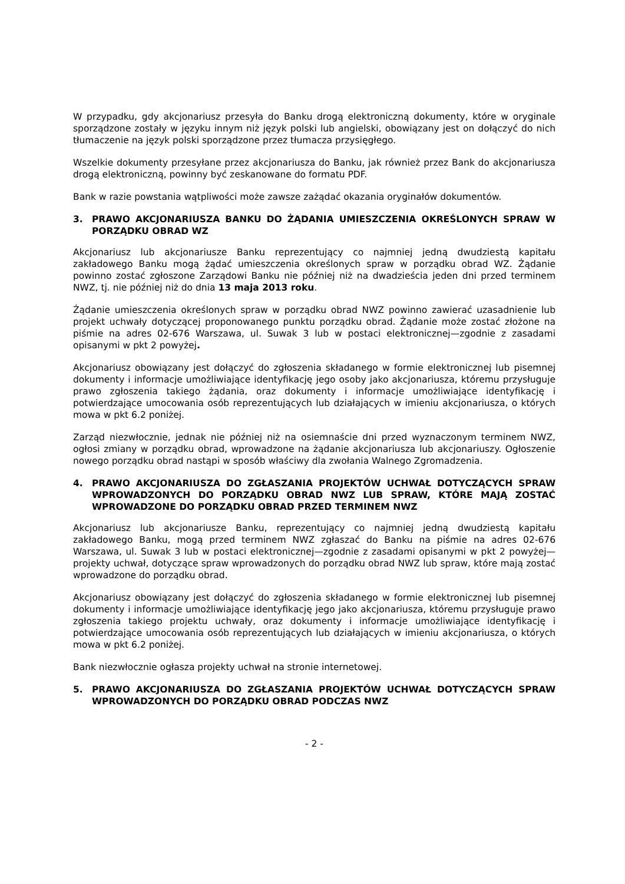W przypadku, gdy akcjonariusz przesyła do Banku drogą elektroniczną dokumenty, które w oryginale sporządzone zostały w języku innym niż język polski lub angielski, obowiązany jest on dołączyć do nich tłumaczenie na język polski sporządzone przez tłumacza przysięgłego.
Wszelkie dokumenty przesyłane przez akcjonariusza do Banku, jak również przez Bank do akcjonariusza drogą elektroniczną, powinny być zeskanowane do formatu PDF.
Bank w razie powstania wątpliwości może zawsze zażądać okazania oryginałów dokumentów.
3. PRAWO AKCJONARIUSZA BANKU DO ŻĄDANIA UMIESZCZENIA OKREŚLONYCH SPRAW W PORZĄDKU OBRAD WZ
Akcjonariusz lub akcjonariusze Banku reprezentujący co najmniej jedną dwudziestą kapitału zakładowego Banku mogą żądać umieszczenia określonych spraw w porządku obrad WZ. Żądanie powinno zostać zgłoszone Zarządowi Banku nie później niż na dwadzieścia jeden dni przed terminem NWZ, tj. nie później niż do dnia 13 maja 2013 roku.
Żądanie umieszczenia określonych spraw w porządku obrad NWZ powinno zawierać uzasadnienie lub projekt uchwały dotyczącej proponowanego punktu porządku obrad. Żądanie może zostać złożone na piśmie na adres 02-676 Warszawa, ul. Suwak 3 lub w postaci elektronicznej—zgodnie z zasadami opisanymi w pkt 2 powyżej.
Akcjonariusz obowiązany jest dołączyć do zgłoszenia składanego w formie elektronicznej lub pisemnej dokumenty i informacje umożliwiające identyfikację jego osoby jako akcjonariusza, któremu przysługuje prawo zgłoszenia takiego żądania, oraz dokumenty i informacje umożliwiające identyfikację i potwierdzające umocowania osób reprezentujących lub działających w imieniu akcjonariusza, o których mowa w pkt 6.2 poniżej.
Zarząd niezwłocznie, jednak nie później niż na osiemnaście dni przed wyznaczonym terminem NWZ, ogłosi zmiany w porządku obrad, wprowadzone na żądanie akcjonariusza lub akcjonariuszy. Ogłoszenie nowego porządku obrad nastąpi w sposób właściwy dla zwołania Walnego Zgromadzenia.
4. PRAWO AKCJONARIUSZA DO ZGŁASZANIA PROJEKTÓW UCHWAŁ DOTYCZĄCYCH SPRAW WPROWADZONYCH DO PORZĄDKU OBRAD NWZ LUB SPRAW, KTÓRE MAJĄ ZOSTAĆ WPROWADZONE DO PORZĄDKU OBRAD PRZED TERMINEM NWZ
Akcjonariusz lub akcjonariusze Banku, reprezentujący co najmniej jedną dwudziestą kapitału zakładowego Banku, mogą przed terminem NWZ zgłaszać do Banku na piśmie na adres 02-676 Warszawa, ul. Suwak 3 lub w postaci elektronicznej—zgodnie z zasadami opisanymi w pkt 2 powyżej—projekty uchwał, dotyczące spraw wprowadzonych do porządku obrad NWZ lub spraw, które mają zostać wprowadzone do porządku obrad.
Akcjonariusz obowiązany jest dołączyć do zgłoszenia składanego w formie elektronicznej lub pisemnej dokumenty i informacje umożliwiające identyfikację jego jako akcjonariusza, któremu przysługuje prawo zgłoszenia takiego projektu uchwały, oraz dokumenty i informacje umożliwiające identyfikację i potwierdzające umocowania osób reprezentujących lub działających w imieniu akcjonariusza, o których mowa w pkt 6.2 poniżej.
Bank niezwłocznie ogłasza projekty uchwał na stronie internetowej.
5. PRAWO AKCJONARIUSZA DO ZGŁASZANIA PROJEKTÓW UCHWAŁ DOTYCZĄCYCH SPRAW WPROWADZONYCH DO PORZĄDKU OBRAD PODCZAS NWZ
- 2 -